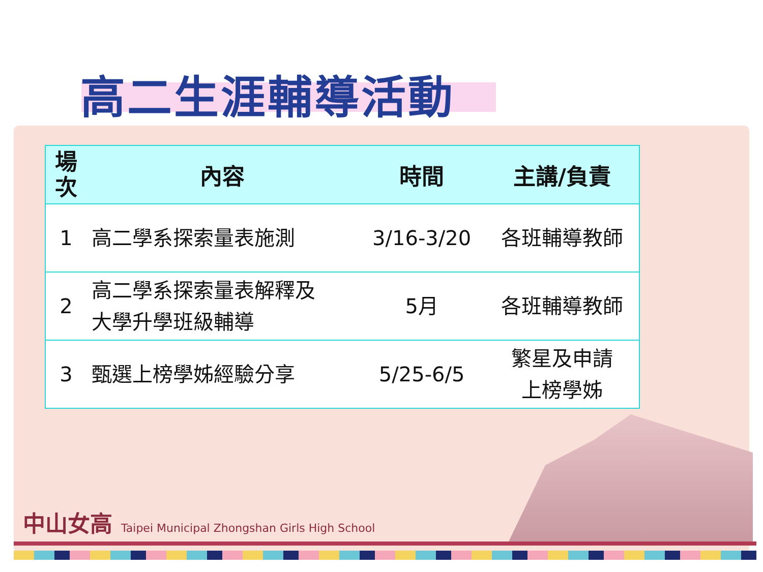高二生涯輔導活動
| 場 次 | 內容 | 時間 | 主講/負責 |
| --- | --- | --- | --- |
| 1 | 高二學系探索量表施測 | 3/16-3/20 | 各班輔導教師 |
| 2 | 高二學系探索量表解釋及 大學升學班級輔導 | 5月 | 各班輔導教師 |
| 3 | 甄選上榜學姊經驗分享 | 5/25-6/5 | 繁星及申請 上榜學姊 |
中山女高 Taipei Municipal Zhongshan Girls High School